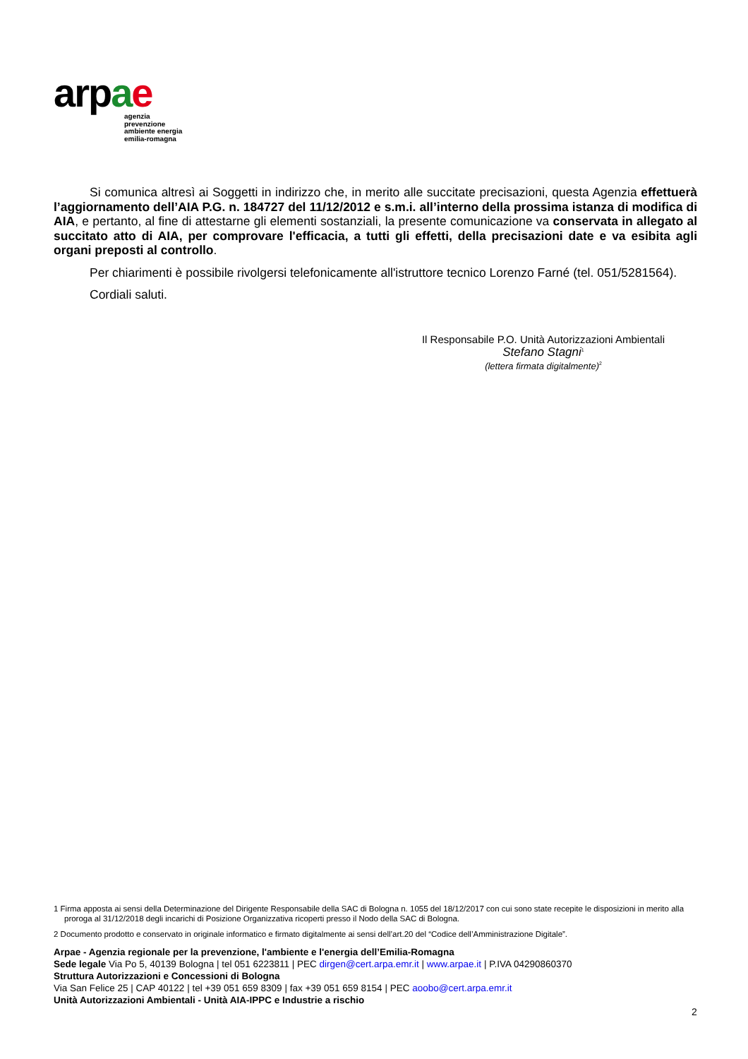arpae
agenzia
prevenzione
ambiente energia
emilia-romagna
Si comunica altresì ai Soggetti in indirizzo che, in merito alle succitate precisazioni, questa Agenzia effettuerà l’aggiornamento dell’AIA P.G. n. 184727 del 11/12/2012 e s.m.i. all’interno della prossima istanza di modifica di AIA, e pertanto, al fine di attestarne gli elementi sostanziali, la presente comunicazione va conservata in allegato al succitato atto di AIA, per comprovare l'efficacia, a tutti gli effetti, della precisazioni date e va esibita agli organi preposti al controllo.
Per chiarimenti è possibile rivolgersi telefonicamente all'istruttore tecnico Lorenzo Farné (tel. 051/5281564).
Cordiali saluti.
Il Responsabile P.O. Unità Autorizzazioni Ambientali
Stefano Stagni<sup>1</sup>
(lettera firmata digitalmente)<sup>2</sup>
1 Firma apposta ai sensi della Determinazione del Dirigente Responsabile della SAC di Bologna n. 1055 del 18/12/2017 con cui sono state recepite le disposizioni in merito alla proroga al 31/12/2018 degli incarichi di Posizione Organizzativa ricoperti presso il Nodo della SAC di Bologna.
2 Documento prodotto e conservato in originale informatico e firmato digitalmente ai sensi dell’art.20 del “Codice dell’Amministrazione Digitale”.
Arpae - Agenzia regionale per la prevenzione, l'ambiente e l'energia dell’Emilia-Romagna
Sede legale Via Po 5, 40139 Bologna | tel 051 6223811 | PEC dirgen@cert.arpa.emr.it | www.arpae.it | P.IVA 04290860370
Struttura Autorizzazioni e Concessioni di Bologna
Via San Felice 25 | CAP 40122 | tel +39 051 659 8309 | fax +39 051 659 8154 | PEC aoobo@cert.arpa.emr.it
Unità Autorizzazioni Ambientali - Unità AIA-IPPC e Industrie a rischio
2